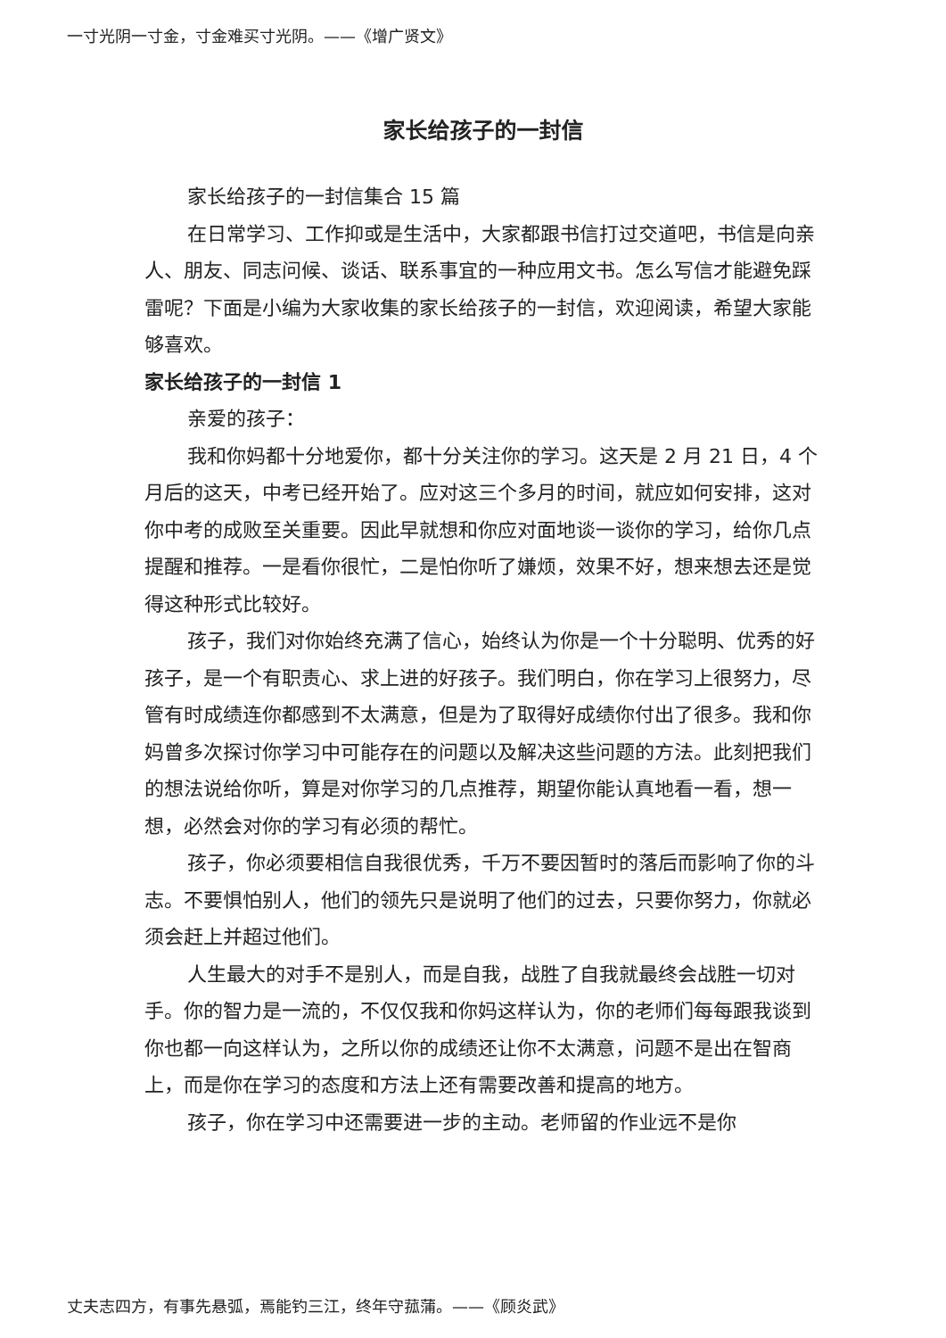一寸光阴一寸金，寸金难买寸光阴。——《增广贤文》
家长给孩子的一封信
家长给孩子的一封信集合 15 篇
在日常学习、工作抑或是生活中，大家都跟书信打过交道吧，书信是向亲人、朋友、同志问候、谈话、联系事宜的一种应用文书。怎么写信才能避免踩雷呢？下面是小编为大家收集的家长给孩子的一封信，欢迎阅读，希望大家能够喜欢。
家长给孩子的一封信 1
亲爱的孩子：
我和你妈都十分地爱你，都十分关注你的学习。这天是 2 月 21 日，4 个月后的这天，中考已经开始了。应对这三个多月的时间，就应如何安排，这对你中考的成败至关重要。因此早就想和你应对面地谈一谈你的学习，给你几点提醒和推荐。一是看你很忙，二是怕你听了嫌烦，效果不好，想来想去还是觉得这种形式比较好。
孩子，我们对你始终充满了信心，始终认为你是一个十分聪明、优秀的好孩子，是一个有职责心、求上进的好孩子。我们明白，你在学习上很努力，尽管有时成绩连你都感到不太满意，但是为了取得好成绩你付出了很多。我和你妈曾多次探讨你学习中可能存在的问题以及解决这些问题的方法。此刻把我们的想法说给你听，算是对你学习的几点推荐，期望你能认真地看一看，想一想，必然会对你的学习有必须的帮忙。
孩子，你必须要相信自我很优秀，千万不要因暂时的落后而影响了你的斗志。不要惧怕别人，他们的领先只是说明了他们的过去，只要你努力，你就必须会赶上并超过他们。
人生最大的对手不是别人，而是自我，战胜了自我就最终会战胜一切对手。你的智力是一流的，不仅仅我和你妈这样认为，你的老师们每每跟我谈到你也都一向这样认为，之所以你的成绩还让你不太满意，问题不是出在智商上，而是你在学习的态度和方法上还有需要改善和提高的地方。
孩子，你在学习中还需要进一步的主动。老师留的作业远不是你
丈夫志四方，有事先悬弧，焉能钓三江，终年守菰蒲。——《顾炎武》